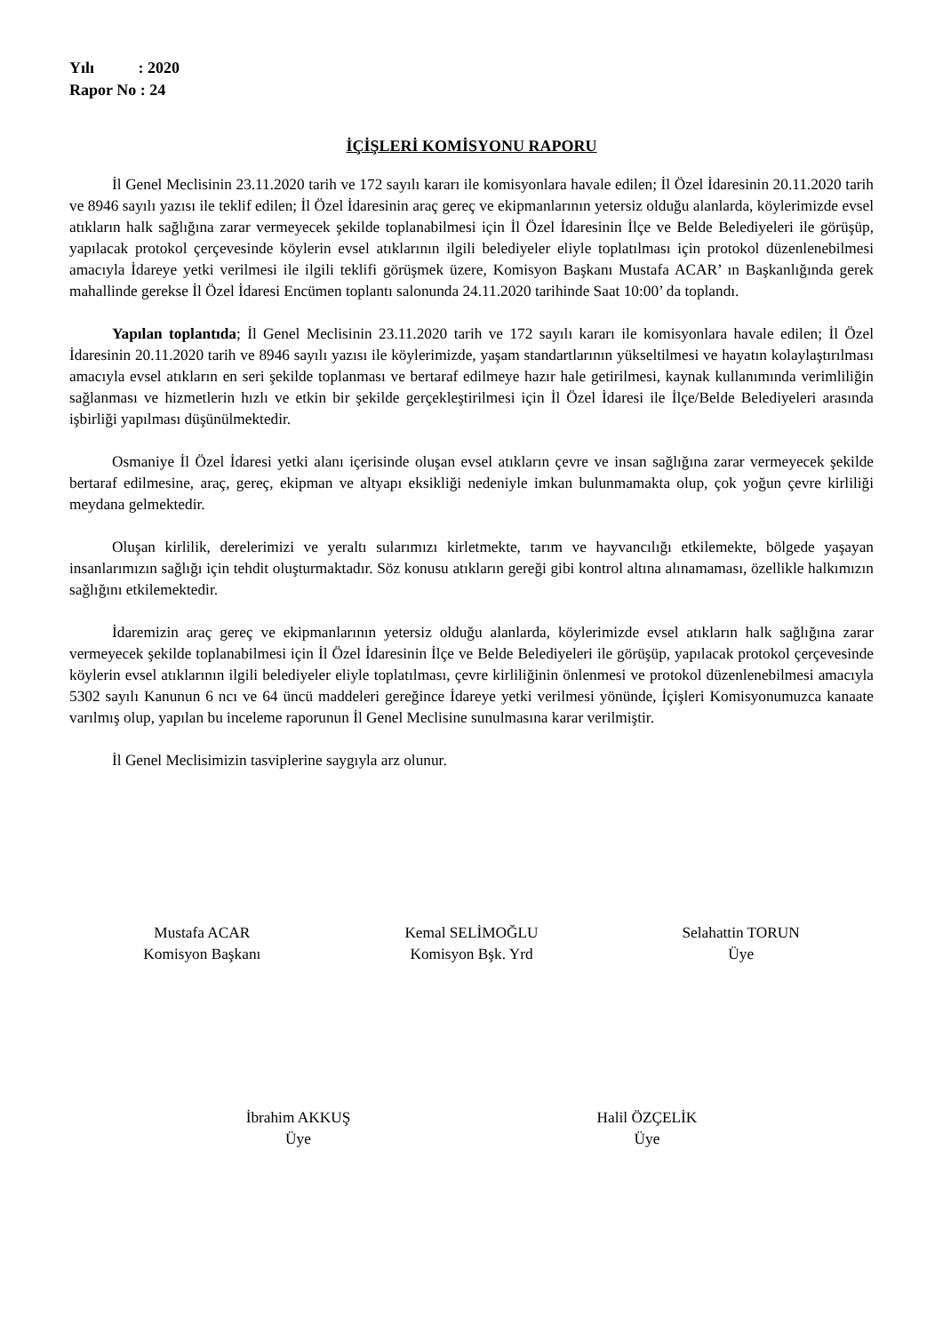Yılı : 2020
Rapor No : 24
İÇİŞLERİ KOMİSYONU RAPORU
İl Genel Meclisinin 23.11.2020 tarih ve 172 sayılı kararı ile komisyonlara havale edilen; İl Özel İdaresinin 20.11.2020 tarih ve 8946 sayılı yazısı ile teklif edilen; İl Özel İdaresinin araç gereç ve ekipmanlarının yetersiz olduğu alanlarda, köylerimizde evsel atıkların halk sağlığına zarar vermeyecek şekilde toplanabilmesi için İl Özel İdaresinin İlçe ve Belde Belediyeleri ile görüşüp, yapılacak protokol çerçevesinde köylerin evsel atıklarının ilgili belediyeler eliyle toplatılması için protokol düzenlenebilmesi amacıyla İdareye yetki verilmesi ile ilgili teklifi görüşmek üzere, Komisyon Başkanı Mustafa ACAR’ ın Başkanlığında gerek mahallinde gerekse İl Özel İdaresi Encümen toplantı salonunda 24.11.2020 tarihinde Saat 10:00’ da toplandı.
Yapılan toplantıda; İl Genel Meclisinin 23.11.2020 tarih ve 172 sayılı kararı ile komisyonlara havale edilen; İl Özel İdaresinin 20.11.2020 tarih ve 8946 sayılı yazısı ile köylerimizde, yaşam standartlarının yükseltilmesi ve hayatın kolaylaştırılması amacıyla evsel atıkların en seri şekilde toplanması ve bertaraf edilmeye hazır hale getirilmesi, kaynak kullanımında verimliliğin sağlanması ve hizmetlerin hızlı ve etkin bir şekilde gerçekleştirilmesi için İl Özel İdaresi ile İlçe/Belde Belediyeleri arasında işbirliği yapılması düşünülmektedir.
Osmaniye İl Özel İdaresi yetki alanı içerisinde oluşan evsel atıkların çevre ve insan sağlığına zarar vermeyecek şekilde bertaraf edilmesine, araç, gereç, ekipman ve altyapı eksikliği nedeniyle imkan bulunmamakta olup, çok yoğun çevre kirliliği meydana gelmektedir.
Oluşan kirlilik, derelerimizi ve yeraltı sularımızı kirletmekte, tarım ve hayvancılığı etkilemekte, bölgede yaşayan insanlarımızın sağlığı için tehdit oluşturmaktadır. Söz konusu atıkların gereği gibi kontrol altına alınamaması, özellikle halkımızın sağlığını etkilemektedir.
İdaremizin araç gereç ve ekipmanlarının yetersiz olduğu alanlarda, köylerimizde evsel atıkların halk sağlığına zarar vermeyecek şekilde toplanabilmesi için İl Özel İdaresinin İlçe ve Belde Belediyeleri ile görüşüp, yapılacak protokol çerçevesinde köylerin evsel atıklarının ilgili belediyeler eliyle toplatılması, çevre kirliliğinin önlenmesi ve protokol düzenlenebilmesi amacıyla 5302 sayılı Kanunun 6 ncı ve 64 üncü maddeleri gereğince İdareye yetki verilmesi yönünde, İçişleri Komisyonumuzca kanaate varılmış olup, yapılan bu inceleme raporunun İl Genel Meclisine sunulmasına karar verilmiştir.
İl Genel Meclisimizin tasviplerine saygıyla arz olunur.
Mustafa ACAR
Komisyon Başkanı
Kemal SELİMOĞLU
Komisyon Bşk. Yrd
Selahattin TORUN
Üye
İbrahim AKKUŞ
Üye
Halil ÖZÇELİK
Üye